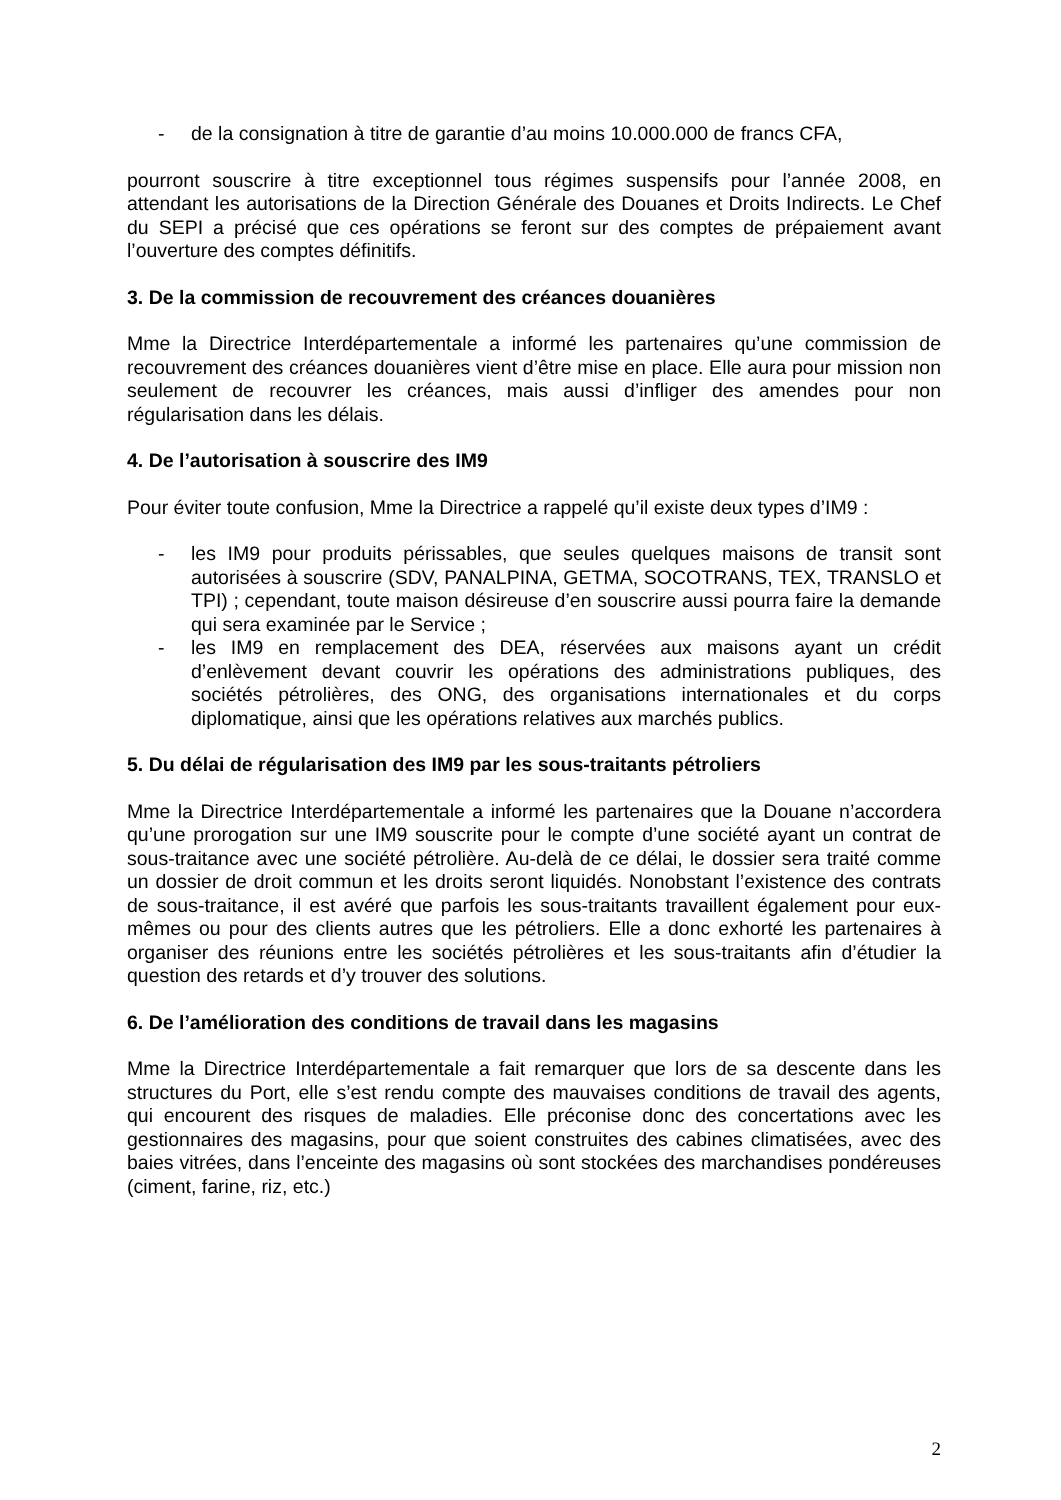- de la consignation à titre de garantie d’au moins 10.000.000 de francs CFA,
pourront souscrire à titre exceptionnel tous régimes suspensifs pour l’année 2008, en attendant les autorisations de la Direction Générale des Douanes et Droits Indirects. Le Chef du SEPI a précisé que ces opérations se feront sur des comptes de prépaiement avant l’ouverture des comptes définitifs.
3. De la commission de recouvrement des créances douanières
Mme la Directrice Interdépartementale a informé les partenaires qu’une commission de recouvrement des créances douanières vient d’être mise en place. Elle aura pour mission non seulement de recouvrer les créances, mais aussi d’infliger des amendes pour non régularisation dans les délais.
4. De l’autorisation à souscrire des IM9
Pour éviter toute confusion, Mme la Directrice a rappelé qu’il existe deux types d’IM9 :
- les IM9 pour produits périssables, que seules quelques maisons de transit sont autorisées à souscrire (SDV, PANALPINA, GETMA, SOCOTRANS, TEX, TRANSLO et TPI) ; cependant, toute maison désireuse d’en souscrire aussi pourra faire la demande qui sera examinée par le Service ;
- les IM9 en remplacement des DEA, réservées aux maisons ayant un crédit d’enlèvement devant couvrir les opérations des administrations publiques, des sociétés pétrolières, des ONG, des organisations internationales et du corps diplomatique, ainsi que les opérations relatives aux marchés publics.
5. Du délai de régularisation des IM9 par les sous-traitants pétroliers
Mme la Directrice Interdépartementale a informé les partenaires que la Douane n’accordera qu’une prorogation sur une IM9 souscrite pour le compte d’une société ayant un contrat de sous-traitance avec une société pétrolière. Au-delà de ce délai, le dossier sera traité comme un dossier de droit commun et les droits seront liquidés. Nonobstant l’existence des contrats de sous-traitance, il est avéré que parfois les sous-traitants travaillent également pour eux-mêmes ou pour des clients autres que les pétroliers. Elle a donc exhorté les partenaires à organiser des réunions entre les sociétés pétrolières et les sous-traitants afin d’étudier la question des retards et d’y trouver des solutions.
6. De l’amélioration des conditions de travail dans les magasins
Mme la Directrice Interdépartementale a fait remarquer que lors de sa descente dans les structures du Port, elle s’est rendu compte des mauvaises conditions de travail des agents, qui encourent des risques de maladies. Elle préconise donc des concertations avec les gestionnaires des magasins, pour que soient construites des cabines climatisées, avec des baies vitrées, dans l’enceinte des magasins où sont stockées des marchandises pondéreuses (ciment, farine, riz, etc.)
2